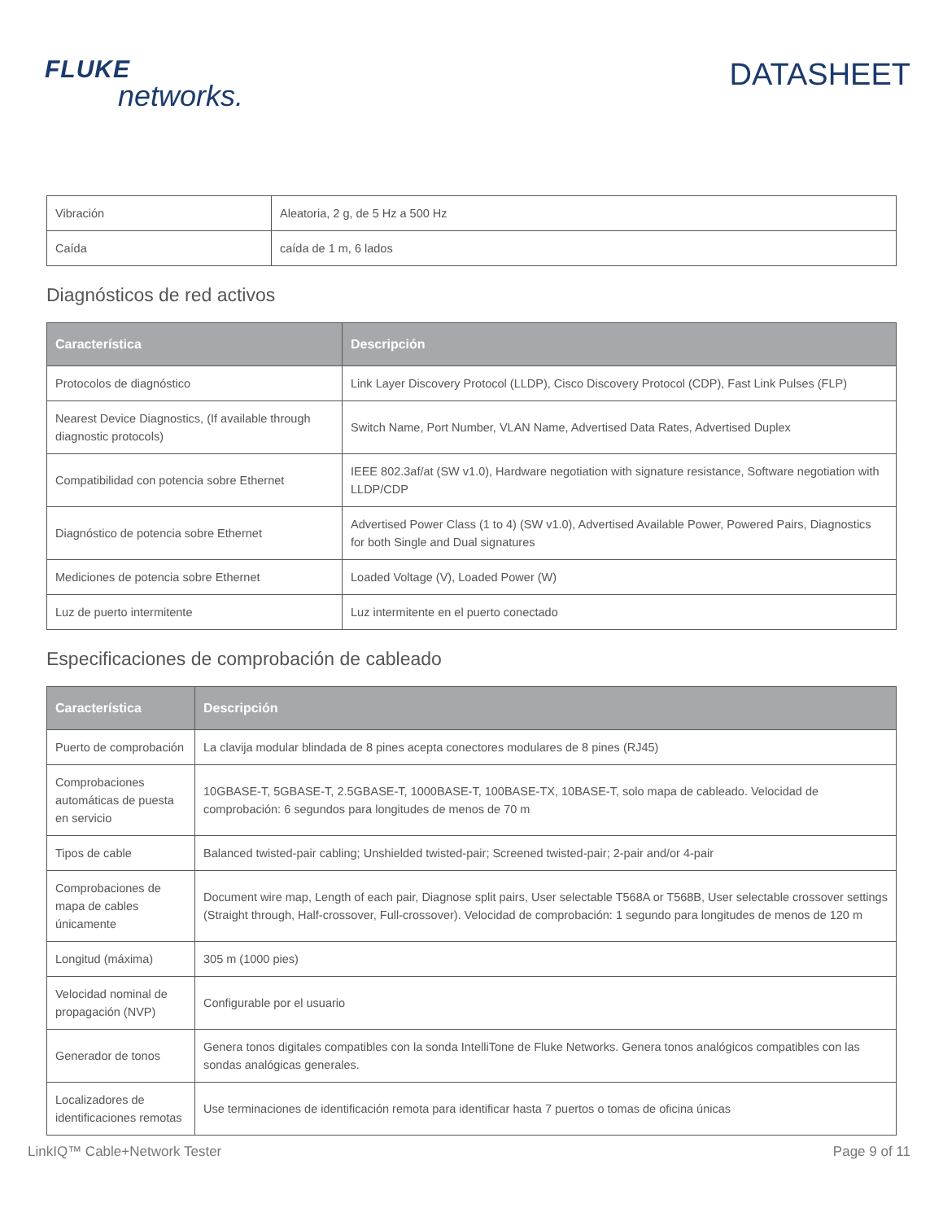FLUKE
networks.
DATASHEET
| Vibración | Aleatoria, 2 g, de 5 Hz a 500 Hz |
| Caída | caída de 1 m, 6 lados |
Diagnósticos de red activos
| Característica | Descripción |
| --- | --- |
| Protocolos de diagnóstico | Link Layer Discovery Protocol (LLDP), Cisco Discovery Protocol (CDP), Fast Link Pulses (FLP) |
| Nearest Device Diagnostics, (If available through diagnostic protocols) | Switch Name, Port Number, VLAN Name, Advertised Data Rates, Advertised Duplex |
| Compatibilidad con potencia sobre Ethernet | IEEE 802.3af/at (SW v1.0), Hardware negotiation with signature resistance, Software negotiation with LLDP/CDP |
| Diagnóstico de potencia sobre Ethernet | Advertised Power Class (1 to 4) (SW v1.0), Advertised Available Power, Powered Pairs, Diagnostics for both Single and Dual signatures |
| Mediciones de potencia sobre Ethernet | Loaded Voltage (V), Loaded Power (W) |
| Luz de puerto intermitente | Luz intermitente en el puerto conectado |
Especificaciones de comprobación de cableado
| Característica | Descripción |
| --- | --- |
| Puerto de comprobación | La clavija modular blindada de 8 pines acepta conectores modulares de 8 pines (RJ45) |
| Comprobaciones automáticas de puesta en servicio | 10GBASE-T, 5GBASE-T, 2.5GBASE-T, 1000BASE-T, 100BASE-TX, 10BASE-T, solo mapa de cableado. Velocidad de comprobación: 6 segundos para longitudes de menos de 70 m |
| Tipos de cable | Balanced twisted-pair cabling; Unshielded twisted-pair; Screened twisted-pair; 2-pair and/or 4-pair |
| Comprobaciones de mapa de cables únicamente | Document wire map, Length of each pair, Diagnose split pairs, User selectable T568A or T568B, User selectable crossover settings (Straight through, Half-crossover, Full-crossover). Velocidad de comprobación: 1 segundo para longitudes de menos de 120 m |
| Longitud (máxima) | 305 m (1000 pies) |
| Velocidad nominal de propagación (NVP) | Configurable por el usuario |
| Generador de tonos | Genera tonos digitales compatibles con la sonda IntelliTone de Fluke Networks. Genera tonos analógicos compatibles con las sondas analógicas generales. |
| Localizadores de identificaciones remotas | Use terminaciones de identificación remota para identificar hasta 7 puertos o tomas de oficina únicas |
LinkIQ™ Cable+Network Tester Page 9 of 11